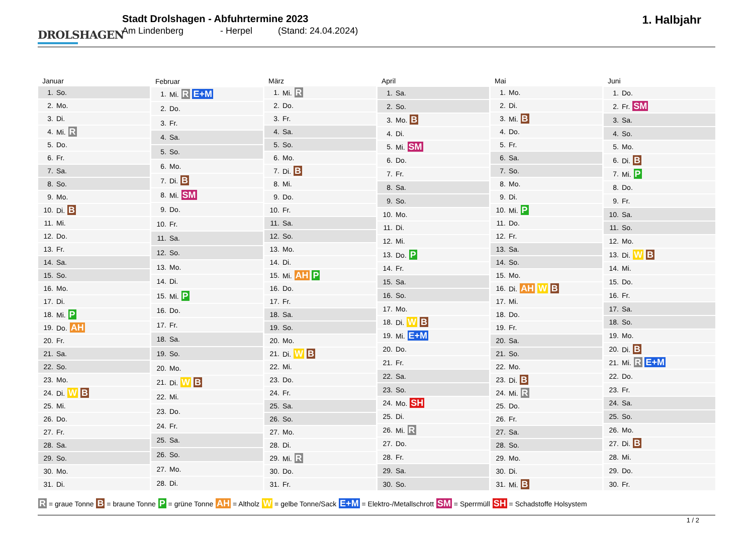DROLSHAGEN
Stadt Drolshagen - Abfuhrtermine 2023
Am Lindenberg - Herpel (Stand: 24.04.2024)
1. Halbjahr
| Januar | |
| --- | --- |
| 1. | So. |
| 2. | Mo. |
| 3. | Di. |
| 4. | Mi. R |
| 5. | Do. |
| 6. | Fr. |
| 7. | Sa. |
| 8. | So. |
| 9. | Mo. |
| 10. | Di. B |
| 11. | Mi. |
| 12. | Do. |
| 13. | Fr. |
| 14. | Sa. |
| 15. | So. |
| 16. | Mo. |
| 17. | Di. |
| 18. | Mi. P |
| 19. | Do. AH |
| 20. | Fr. |
| 21. | Sa. |
| 22. | So. |
| 23. | Mo. |
| 24. | Di. W B |
| 25. | Mi. |
| 26. | Do. |
| 27. | Fr. |
| 28. | Sa. |
| 29. | So. |
| 30. | Mo. |
| 31. | Di. |
| Februar | |
| --- | --- |
| 1. | Mi. R E+M |
| 2. | Do. |
| 3. | Fr. |
| 4. | Sa. |
| 5. | So. |
| 6. | Mo. |
| 7. | Di. B |
| 8. | Mi. SM |
| 9. | Do. |
| 10. | Fr. |
| 11. | Sa. |
| 12. | So. |
| 13. | Mo. |
| 14. | Di. |
| 15. | Mi. P |
| 16. | Do. |
| 17. | Fr. |
| 18. | Sa. |
| 19. | So. |
| 20. | Mo. |
| 21. | Di. W B |
| 22. | Mi. |
| 23. | Do. |
| 24. | Fr. |
| 25. | Sa. |
| 26. | So. |
| 27. | Mo. |
| 28. | Di. |
| März | |
| --- | --- |
| 1. | Mi. R |
| 2. | Do. |
| 3. | Fr. |
| 4. | Sa. |
| 5. | So. |
| 6. | Mo. |
| 7. | Di. B |
| 8. | Mi. |
| 9. | Do. |
| 10. | Fr. |
| 11. | Sa. |
| 12. | So. |
| 13. | Mo. |
| 14. | Di. |
| 15. | Mi. AH P |
| 16. | Do. |
| 17. | Fr. |
| 18. | Sa. |
| 19. | So. |
| 20. | Mo. |
| 21. | Di. W B |
| 22. | Mi. |
| 23. | Do. |
| 24. | Fr. |
| 25. | Sa. |
| 26. | So. |
| 27. | Mo. |
| 28. | Di. |
| 29. | Mi. R |
| 30. | Do. |
| 31. | Fr. |
| April | |
| --- | --- |
| 1. | Sa. |
| 2. | So. |
| 3. | Mo. B |
| 4. | Di. |
| 5. | Mi. SM |
| 6. | Do. |
| 7. | Fr. |
| 8. | Sa. |
| 9. | So. |
| 10. | Mo. |
| 11. | Di. |
| 12. | Mi. |
| 13. | Do. P |
| 14. | Fr. |
| 15. | Sa. |
| 16. | So. |
| 17. | Mo. |
| 18. | Di. W B |
| 19. | Mi. E+M |
| 20. | Do. |
| 21. | Fr. |
| 22. | Sa. |
| 23. | So. |
| 24. | Mo. SH |
| 25. | Di. |
| 26. | Mi. R |
| 27. | Do. |
| 28. | Fr. |
| 29. | Sa. |
| 30. | So. |
| Mai | |
| --- | --- |
| 1. | Mo. |
| 2. | Di. |
| 3. | Mi. B |
| 4. | Do. |
| 5. | Fr. |
| 6. | Sa. |
| 7. | So. |
| 8. | Mo. |
| 9. | Di. |
| 10. | Mi. P |
| 11. | Do. |
| 12. | Fr. |
| 13. | Sa. |
| 14. | So. |
| 15. | Mo. |
| 16. | Di. AH W B |
| 17. | Mi. |
| 18. | Do. |
| 19. | Fr. |
| 20. | Sa. |
| 21. | So. |
| 22. | Mo. |
| 23. | Di. B |
| 24. | Mi. R |
| 25. | Do. |
| 26. | Fr. |
| 27. | Sa. |
| 28. | So. |
| 29. | Mo. |
| 30. | Di. |
| 31. | Mi. B |
| Juni | |
| --- | --- |
| 1. | Do. |
| 2. | Fr. SM |
| 3. | Sa. |
| 4. | So. |
| 5. | Mo. |
| 6. | Di. B |
| 7. | Mi. P |
| 8. | Do. |
| 9. | Fr. |
| 10. | Sa. |
| 11. | So. |
| 12. | Mo. |
| 13. | Di. W B |
| 14. | Mi. |
| 15. | Do. |
| 16. | Fr. |
| 17. | Sa. |
| 18. | So. |
| 19. | Mo. |
| 20. | Di. B |
| 21. | Mi. R E+M |
| 22. | Do. |
| 23. | Fr. |
| 24. | Sa. |
| 25. | So. |
| 26. | Mo. |
| 27. | Di. B |
| 28. | Mi. |
| 29. | Do. |
| 30. | Fr. |
R = graue Tonne B = braune Tonne P = grüne Tonne AH = Altholz W = gelbe Tonne/Sack E+M = Elektro-/Metallschrott SM = Sperrmüll SH = Schadstoffe Holsystem
1 / 2